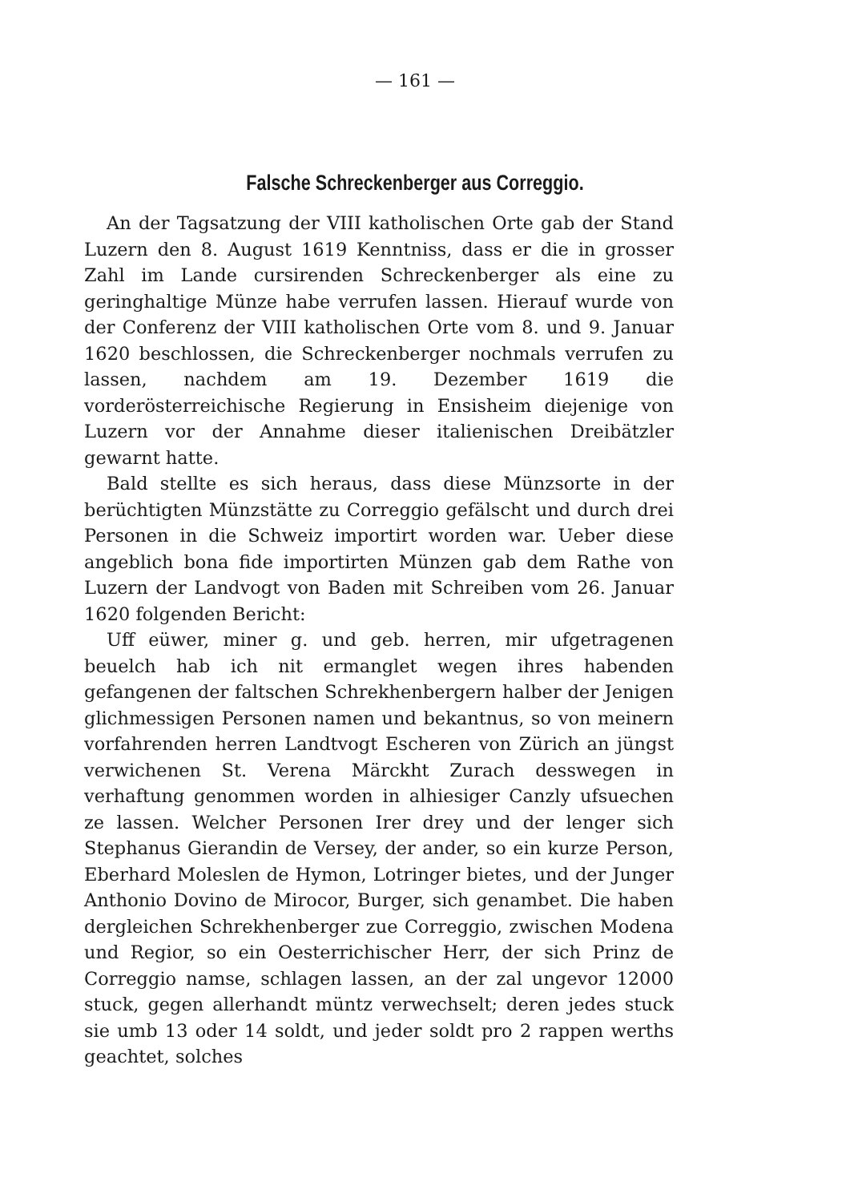— 161 —
Falsche Schreckenberger aus Correggio.
An der Tagsatzung der VIII katholischen Orte gab der Stand Luzern den 8. August 1619 Kenntniss, dass er die in grosser Zahl im Lande cursirenden Schreckenberger als eine zu geringhaltige Münze habe verrufen lassen. Hierauf wurde von der Conferenz der VIII katholischen Orte vom 8. und 9. Januar 1620 beschlossen, die Schreckenberger nochmals verrufen zu lassen, nachdem am 19. Dezember 1619 die vorderösterreichische Regierung in Ensisheim diejenige von Luzern vor der Annahme dieser italienischen Dreibätzler gewarnt hatte.
Bald stellte es sich heraus, dass diese Münzsorte in der berüchtigten Münzstätte zu Correggio gefälscht und durch drei Personen in die Schweiz importirt worden war. Ueber diese angeblich bona fide importirten Münzen gab dem Rathe von Luzern der Landvogt von Baden mit Schreiben vom 26. Januar 1620 folgenden Bericht:
Uff eüwer, miner g. und geb. herren, mir ufgetragenen beuelch hab ich nit ermanglet wegen ihres habenden gefangenen der faltschen Schrekhenbergern halber der Jenigen glichmessigen Personen namen und bekantnus, so von meinern vorfahrenden herren Landtvogt Escheren von Zürich an jüngst verwichenen St. Verena Märckht Zurach desswegen in verhaftung genommen worden in alhiesiger Canzly ufsuechen ze lassen. Welcher Personen Irer drey und der lenger sich Stephanus Gierandin de Versey, der ander, so ein kurze Person, Eberhard Moleslen de Hymon, Lotringer bietes, und der Junger Anthonio Dovino de Mirocor, Burger, sich genambet. Die haben dergleichen Schrekhenberger zue Correggio, zwischen Modena und Regior, so ein Oesterrichischer Herr, der sich Prinz de Correggio namse, schlagen lassen, an der zal ungevor 12000 stuck, gegen allerhandt müntz verwechselt; deren jedes stuck sie umb 13 oder 14 soldt, und jeder soldt pro 2 rappen werths geachtet, solches